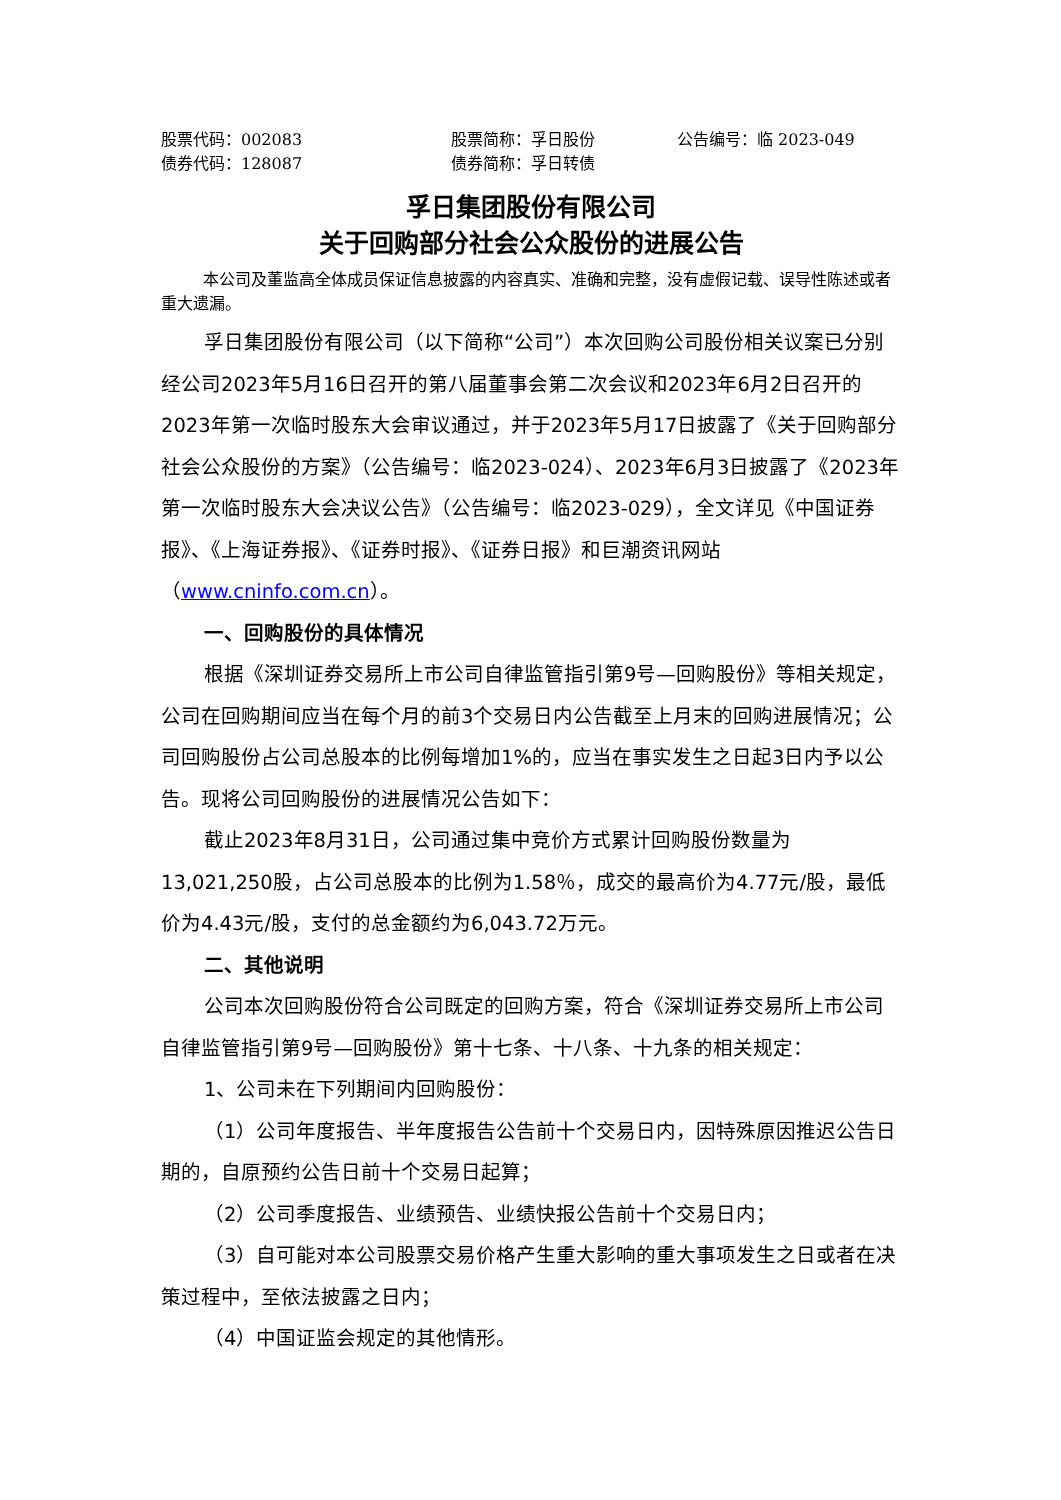股票代码：002083 股票简称：孚日股份 公告编号：临 2023-049
债券代码：128087 债券简称：孚日转债
孚日集团股份有限公司
关于回购部分社会公众股份的进展公告
本公司及董监高全体成员保证信息披露的内容真实、准确和完整，没有虚假记载、误导性陈述或者重大遗漏。
孚日集团股份有限公司（以下简称“公司”）本次回购公司股份相关议案已分别经公司2023年5月16日召开的第八届董事会第二次会议和2023年6月2日召开的2023年第一次临时股东大会审议通过，并于2023年5月17日披露了《关于回购部分社会公众股份的方案》（公告编号：临2023-024）、2023年6月3日披露了《2023年第一次临时股东大会决议公告》（公告编号：临2023-029），全文详见《中国证券报》、《上海证券报》、《证券时报》、《证券日报》和巨潮资讯网站（www.cninfo.com.cn）。
一、回购股份的具体情况
根据《深圳证券交易所上市公司自律监管指引第9号—回购股份》等相关规定，公司在回购期间应当在每个月的前3个交易日内公告截至上月末的回购进展情况；公司回购股份占公司总股本的比例每增加1%的，应当在事实发生之日起3日内予以公告。现将公司回购股份的进展情况公告如下：
截止2023年8月31日，公司通过集中竞价方式累计回购股份数量为13,021,250股，占公司总股本的比例为1.58％，成交的最高价为4.77元/股，最低价为4.43元/股，支付的总金额约为6,043.72万元。
二、其他说明
公司本次回购股份符合公司既定的回购方案，符合《深圳证券交易所上市公司自律监管指引第9号—回购股份》第十七条、十八条、十九条的相关规定：
1、公司未在下列期间内回购股份：
（1）公司年度报告、半年度报告公告前十个交易日内，因特殊原因推迟公告日期的，自原预约公告日前十个交易日起算；
（2）公司季度报告、业绩预告、业绩快报公告前十个交易日内；
（3）自可能对本公司股票交易价格产生重大影响的重大事项发生之日或者在决策过程中，至依法披露之日内；
（4）中国证监会规定的其他情形。